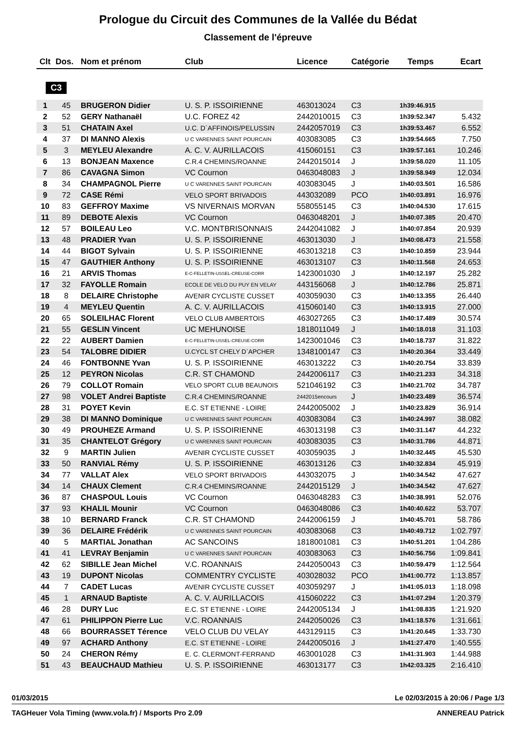Prologue du Circuit des Communes de la Vallée du Bédat
Classement de l'épreuve
| Clt | Dos. | Nom et prénom | Club | Licence | Catégorie | Temps | Ecart |
| --- | --- | --- | --- | --- | --- | --- | --- |
| C3 | | | | | | | |
| 1 | 45 | BRUGERON Didier | U. S. P. ISSOIRIENNE | 463013024 | C3 | 1h39:46.915 | |
| 2 | 52 | GERY Nathanaël | U.C. FOREZ 42 | 2442010015 | C3 | 1h39:52.347 | 5.432 |
| 3 | 51 | CHATAIN Axel | U.C. D`AFFINOIS/PELUSSIN | 2442057019 | C3 | 1h39:53.467 | 6.552 |
| 4 | 37 | DI MANNO Alexis | U C VARENNES SAINT POURCAIN | 403083085 | C3 | 1h39:54.665 | 7.750 |
| 5 | 3 | MEYLEU Alexandre | A. C. V. AURILLACOIS | 415060151 | C3 | 1h39:57.161 | 10.246 |
| 6 | 13 | BONJEAN Maxence | C.R.4 CHEMINS/ROANNE | 2442015014 | J | 1h39:58.020 | 11.105 |
| 7 | 86 | CAVAGNA Simon | VC Cournon | 0463048083 | J | 1h39:58.949 | 12.034 |
| 8 | 34 | CHAMPAGNOL Pierre | U C VARENNES SAINT POURCAIN | 403083045 | J | 1h40:03.501 | 16.586 |
| 9 | 72 | CASE Rémi | VELO SPORT BRIVADOIS | 443032089 | PCO | 1h40:03.891 | 16.976 |
| 10 | 83 | GEFFROY Maxime | VS NIVERNAIS MORVAN | 558055145 | C3 | 1h40:04.530 | 17.615 |
| 11 | 89 | DEBOTE Alexis | VC Cournon | 0463048201 | J | 1h40:07.385 | 20.470 |
| 12 | 57 | BOILEAU Leo | V.C. MONTBRISONNAIS | 2442041082 | J | 1h40:07.854 | 20.939 |
| 13 | 48 | PRADIER Yvan | U. S. P. ISSOIRIENNE | 463013030 | J | 1h40:08.473 | 21.558 |
| 14 | 44 | BIGOT Sylvain | U. S. P. ISSOIRIENNE | 463013218 | C3 | 1h40:10.859 | 23.944 |
| 15 | 47 | GAUTHIER Anthony | U. S. P. ISSOIRIENNE | 463013107 | C3 | 1h40:11.568 | 24.653 |
| 16 | 21 | ARVIS Thomas | E-C-FELLETIN-USSEL-CREUSE-CORR | 1423001030 | J | 1h40:12.197 | 25.282 |
| 17 | 32 | FAYOLLE Romain | ECOLE DE VELO DU PUY EN VELAY | 443156068 | J | 1h40:12.786 | 25.871 |
| 18 | 8 | DELAIRE Christophe | AVENIR CYCLISTE CUSSET | 403059030 | C3 | 1h40:13.355 | 26.440 |
| 19 | 4 | MEYLEU Quentin | A. C. V. AURILLACOIS | 415060140 | C3 | 1h40:13.915 | 27.000 |
| 20 | 65 | SOLEILHAC Florent | VELO CLUB AMBERTOIS | 463027265 | C3 | 1h40:17.489 | 30.574 |
| 21 | 55 | GESLIN Vincent | UC MEHUNOISE | 1818011049 | J | 1h40:18.018 | 31.103 |
| 22 | 22 | AUBERT Damien | E-C-FELLETIN-USSEL-CREUSE-CORR | 1423001046 | C3 | 1h40:18.737 | 31.822 |
| 23 | 54 | TALOBRE DIDIER | U.CYCL ST CHELY D`APCHER | 1348100147 | C3 | 1h40:20.364 | 33.449 |
| 24 | 46 | FONTBONNE Yvan | U. S. P. ISSOIRIENNE | 463013222 | C3 | 1h40:20.754 | 33.839 |
| 25 | 12 | PEYRON Nicolas | C.R. ST CHAMOND | 2442006117 | C3 | 1h40:21.233 | 34.318 |
| 26 | 79 | COLLOT Romain | VELO SPORT CLUB BEAUNOIS | 521046192 | C3 | 1h40:21.702 | 34.787 |
| 27 | 98 | VOLET Andrei Baptiste | C.R.4 CHEMINS/ROANNE | 2442015encours | J | 1h40:23.489 | 36.574 |
| 28 | 31 | POYET Kevin | E.C. ST ETIENNE - LOIRE | 2442005002 | J | 1h40:23.829 | 36.914 |
| 29 | 38 | DI MANNO Dominique | U C VARENNES SAINT POURCAIN | 403083084 | C3 | 1h40:24.997 | 38.082 |
| 30 | 49 | PROUHEZE Armand | U. S. P. ISSOIRIENNE | 463013198 | C3 | 1h40:31.147 | 44.232 |
| 31 | 35 | CHANTELOT Grégory | U C VARENNES SAINT POURCAIN | 403083035 | C3 | 1h40:31.786 | 44.871 |
| 32 | 9 | MARTIN Julien | AVENIR CYCLISTE CUSSET | 403059035 | J | 1h40:32.445 | 45.530 |
| 33 | 50 | RANVIAL Rémy | U. S. P. ISSOIRIENNE | 463013126 | C3 | 1h40:32.834 | 45.919 |
| 34 | 77 | VALLAT Alex | VELO SPORT BRIVADOIS | 443032075 | J | 1h40:34.542 | 47.627 |
| 34 | 14 | CHAUX Clement | C.R.4 CHEMINS/ROANNE | 2442015129 | J | 1h40:34.542 | 47.627 |
| 36 | 87 | CHASPOUL Louis | VC Cournon | 0463048283 | C3 | 1h40:38.991 | 52.076 |
| 37 | 93 | KHALIL Mounir | VC Cournon | 0463048086 | C3 | 1h40:40.622 | 53.707 |
| 38 | 10 | BERNARD Franck | C.R. ST CHAMOND | 2442006159 | J | 1h40:45.701 | 58.786 |
| 39 | 36 | DELAIRE Frédérik | U C VARENNES SAINT POURCAIN | 403083068 | C3 | 1h40:49.712 | 1:02.797 |
| 40 | 5 | MARTIAL Jonathan | AC SANCOINS | 1818001081 | C3 | 1h40:51.201 | 1:04.286 |
| 41 | 41 | LEVRAY Benjamin | U C VARENNES SAINT POURCAIN | 403083063 | C3 | 1h40:56.756 | 1:09.841 |
| 42 | 62 | SIBILLE Jean Michel | V.C. ROANNAIS | 2442050043 | C3 | 1h40:59.479 | 1:12.564 |
| 43 | 19 | DUPONT Nicolas | COMMENTRY CYCLISTE | 403028032 | PCO | 1h41:00.772 | 1:13.857 |
| 44 | 7 | CADET Lucas | AVENIR CYCLISTE CUSSET | 403059297 | J | 1h41:05.013 | 1:18.098 |
| 45 | 1 | ARNAUD Baptiste | A. C. V. AURILLACOIS | 415060222 | C3 | 1h41:07.294 | 1:20.379 |
| 46 | 28 | DURY Luc | E.C. ST ETIENNE - LOIRE | 2442005134 | J | 1h41:08.835 | 1:21.920 |
| 47 | 61 | PHILIPPON Pierre Luc | V.C. ROANNAIS | 2442050026 | C3 | 1h41:18.576 | 1:31.661 |
| 48 | 66 | BOURRASSET Térence | VELO CLUB DU VELAY | 443129115 | C3 | 1h41:20.645 | 1:33.730 |
| 49 | 97 | ACHARD Anthony | E.C. ST ETIENNE - LOIRE | 2442005016 | J | 1h41:27.470 | 1:40.555 |
| 50 | 24 | CHERON Rémy | E. C. CLERMONT-FERRAND | 463001028 | C3 | 1h41:31.903 | 1:44.988 |
| 51 | 43 | BEAUCHAUD Mathieu | U. S. P. ISSOIRIENNE | 463013177 | C3 | 1h42:03.325 | 2:16.410 |
01/03/2015 Le 02/03/2015 à 20:06 / Page 1/3
TAGHeuer Vola Timing (www.vola.fr) / Msports Pro 2.09 ANNEREAU Patrick